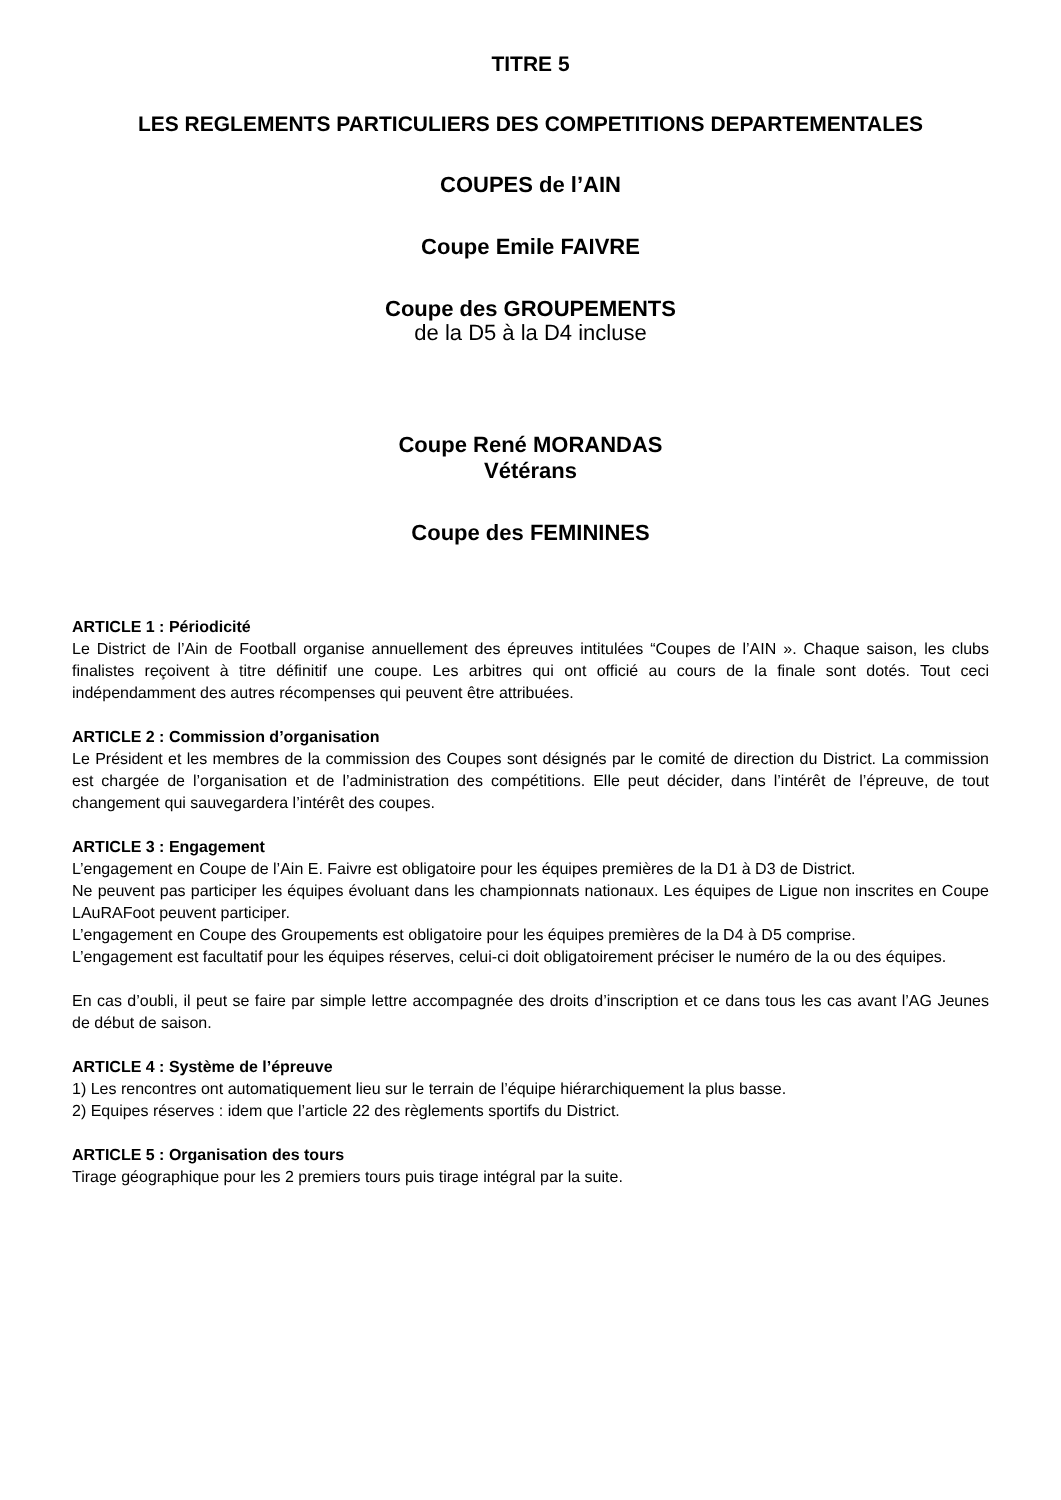TITRE 5
LES REGLEMENTS PARTICULIERS DES COMPETITIONS DEPARTEMENTALES
COUPES de l’AIN
Coupe Emile FAIVRE
Coupe des GROUPEMENTS
de la D5 à la D4 incluse
Coupe René MORANDAS
Vétérans
Coupe des FEMININES
ARTICLE 1 : Périodicité
Le District de l’Ain de Football organise annuellement des épreuves intitulées “Coupes de l’AIN ». Chaque saison, les clubs finalistes reçoivent à titre définitif une coupe. Les arbitres qui ont officié au cours de la finale sont dotés. Tout ceci indépendamment des autres récompenses qui peuvent être attribuées.
ARTICLE 2 : Commission d’organisation
Le Président et les membres de la commission des Coupes sont désignés par le comité de direction du District. La commission est chargée de l’organisation et de l’administration des compétitions. Elle peut décider, dans l’intérêt de l’épreuve, de tout changement qui sauvegardera l’intérêt des coupes.
ARTICLE 3 : Engagement
L’engagement en Coupe de l’Ain E. Faivre est obligatoire pour les équipes premières de la D1 à D3 de District.
Ne peuvent pas participer les équipes évoluant dans les championnats nationaux. Les équipes de Ligue non inscrites en Coupe LAuRAFoot peuvent participer.
L’engagement en Coupe des Groupements est obligatoire pour les équipes premières de la D4 à D5 comprise.
L’engagement est facultatif pour les équipes réserves, celui-ci doit obligatoirement préciser le numéro de la ou des équipes.
En cas d’oubli, il peut se faire par simple lettre accompagnée des droits d’inscription et ce dans tous les cas avant l’AG Jeunes de début de saison.
ARTICLE 4 : Système de l’épreuve
1) Les rencontres ont automatiquement lieu sur le terrain de l’équipe hiérarchiquement la plus basse.
2) Equipes réserves : idem que l’article 22 des règlements sportifs du District.
ARTICLE 5 : Organisation des tours
Tirage géographique pour les 2 premiers tours puis tirage intégral par la suite.